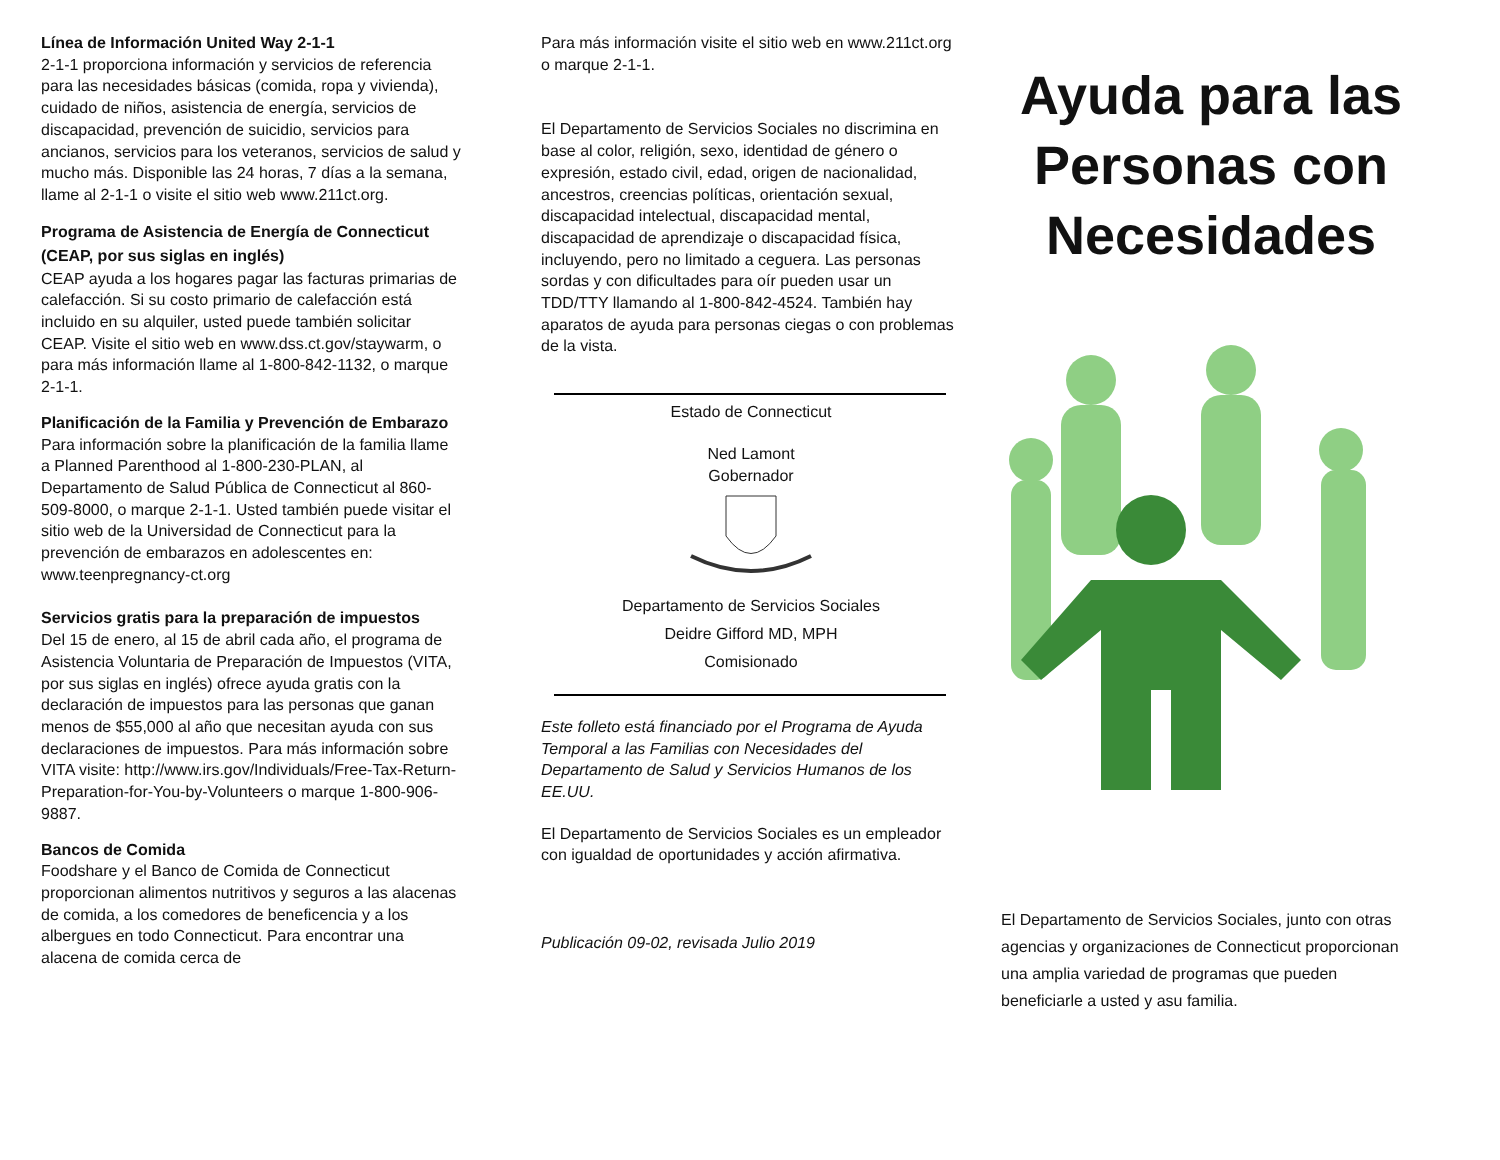Línea de Información United Way 2-1-1
2-1-1 proporciona información y servicios de referencia para las necesidades básicas (comida, ropa y vivienda), cuidado de niños, asistencia de energía, servicios de discapacidad, prevención de suicidio, servicios para ancianos, servicios para los veteranos, servicios de salud y mucho más. Disponible las 24 horas, 7 días a la semana, llame al 2-1-1 o visite el sitio web www.211ct.org.
Programa de Asistencia de Energía de Connecticut (CEAP, por sus siglas en inglés)
CEAP ayuda a los hogares pagar las facturas primarias de calefacción. Si su costo primario de calefacción está incluido en su alquiler, usted puede también solicitar CEAP. Visite el sitio web en www.dss.ct.gov/staywarm, o para más información llame al 1-800-842-1132, o marque 2-1-1.
Planificación de la Familia y Prevención de Embarazo
Para información sobre la planificación de la familia llame a Planned Parenthood al 1-800-230-PLAN, al Departamento de Salud Pública de Connecticut al 860-509-8000, o marque 2-1-1. Usted también puede visitar el sitio web de la Universidad de Connecticut para la prevención de embarazos en adolescentes en:
www.teenpregnancy-ct.org
Servicios gratis para la preparación de impuestos
Del 15 de enero, al 15 de abril cada año, el programa de Asistencia Voluntaria de Preparación de Impuestos (VITA, por sus siglas en inglés) ofrece ayuda gratis con la declaración de impuestos para las personas que ganan menos de $55,000 al año que necesitan ayuda con sus declaraciones de impuestos. Para más información sobre VITA visite: http://www.irs.gov/Individuals/Free-Tax-Return-Preparation-for-You-by-Volunteers o marque 1-800-906-9887.
Bancos de Comida
Foodshare y el Banco de Comida de Connecticut proporcionan alimentos nutritivos y seguros a las alacenas de comida, a los comedores de beneficencia y a los albergues en todo Connecticut. Para encontrar una alacena de comida cerca de
Para más información visite el sitio web en www.211ct.org o marque 2-1-1.
El Departamento de Servicios Sociales no discrimina en base al color, religión, sexo, identidad de género o expresión, estado civil, edad, origen de nacionalidad, ancestros, creencias políticas, orientación sexual, discapacidad intelectual, discapacidad mental, discapacidad de aprendizaje o discapacidad física, incluyendo, pero no limitado a ceguera. Las personas sordas y con dificultades para oír pueden usar un TDD/TTY llamando al 1-800-842-4524. También hay aparatos de ayuda para personas ciegas o con problemas de la vista.
Estado de Connecticut
Ned Lamont
Gobernador
Departamento de Servicios Sociales
Deidre Gifford MD, MPH
Comisionado
Este folleto está financiado por el Programa de Ayuda Temporal a las Familias con Necesidades del Departamento de Salud y Servicios Humanos de los EE.UU.
El Departamento de Servicios Sociales es un empleador con igualdad de oportunidades y acción afirmativa.
Publicación 09-02, revisada Julio 2019
Ayuda para las Personas con Necesidades
El Departamento de Servicios Sociales, junto con otras agencias y organizaciones de Connecticut proporcionan una amplia variedad de programas que pueden beneficiarle a usted y asu familia.